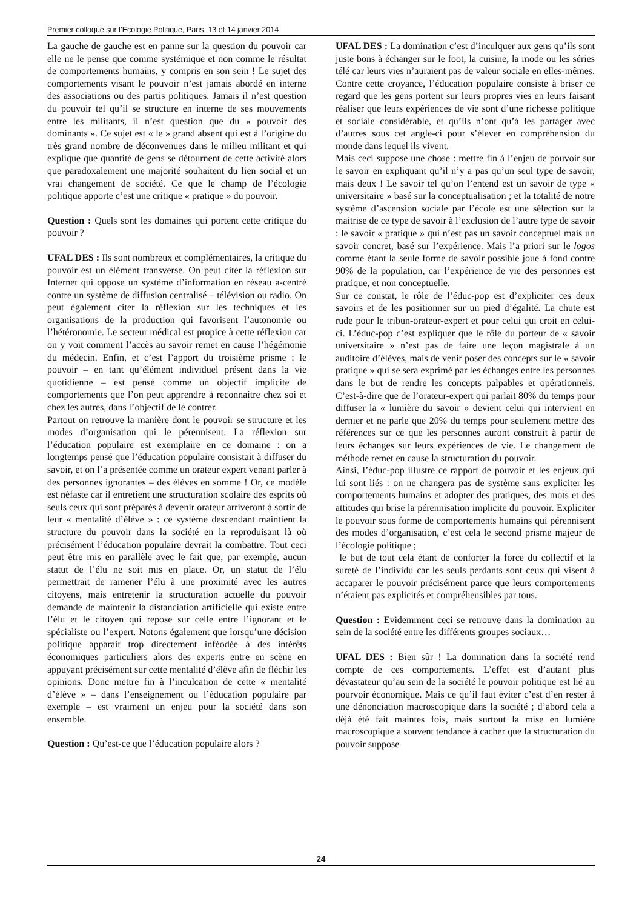Premier colloque sur l’Ecologie Politique, Paris, 13 et 14 janvier 2014
La gauche de gauche est en panne sur la question du pouvoir car elle ne le pense que comme systémique et non comme le résultat de comportements humains, y compris en son sein ! Le sujet des comportements visant le pouvoir n’est jamais abordé en interne des associations ou des partis politiques. Jamais il n’est question du pouvoir tel qu’il se structure en interne de ses mouvements entre les militants, il n’est question que du « pouvoir des dominants ». Ce sujet est « le » grand absent qui est à l’origine du très grand nombre de déconvenues dans le milieu militant et qui explique que quantité de gens se détournent de cette activité alors que paradoxalement une majorité souhaitent du lien social et un vrai changement de société. Ce que le champ de l’écologie politique apporte c’est une critique « pratique » du pouvoir.
Question : Quels sont les domaines qui portent cette critique du pouvoir ?
UFAL DES : Ils sont nombreux et complémentaires, la critique du pouvoir est un élément transverse. On peut citer la réflexion sur Internet qui oppose un système d’information en réseau a-centré contre un système de diffusion centralisé – télévision ou radio. On peut également citer la réflexion sur les techniques et les organisations de la production qui favorisent l’autonomie ou l’hétéronomie. Le secteur médical est propice à cette réflexion car on y voit comment l’accès au savoir remet en cause l’hégémonie du médecin. Enfin, et c’est l’apport du troisième prisme : le pouvoir – en tant qu’élément individuel présent dans la vie quotidienne – est pensé comme un objectif implicite de comportements que l’on peut apprendre à reconnaitre chez soi et chez les autres, dans l’objectif de le contrer.
Partout on retrouve la manière dont le pouvoir se structure et les modes d’organisation qui le pérennisent. La réflexion sur l’éducation populaire est exemplaire en ce domaine : on a longtemps pensé que l’éducation populaire consistait à diffuser du savoir, et on l’a présentée comme un orateur expert venant parler à des personnes ignorantes – des élèves en somme ! Or, ce modèle est néfaste car il entretient une structuration scolaire des esprits où seuls ceux qui sont préparés à devenir orateur arriveront à sortir de leur « mentalité d’élève » : ce système descendant maintient la structure du pouvoir dans la société en la reproduisant là où précisément l’éducation populaire devrait la combattre. Tout ceci peut être mis en parallèle avec le fait que, par exemple, aucun statut de l’élu ne soit mis en place. Or, un statut de l’élu permettrait de ramener l’élu à une proximité avec les autres citoyens, mais entretenir la structuration actuelle du pouvoir demande de maintenir la distanciation artificielle qui existe entre l’élu et le citoyen qui repose sur celle entre l’ignorant et le spécialiste ou l’expert. Notons également que lorsqu’une décision politique apparait trop directement inféodée à des intérêts économiques particuliers alors des experts entre en scène en appuyant précisément sur cette mentalité d’élève afin de fléchir les opinions. Donc mettre fin à l’inculcation de cette « mentalité d’élève » – dans l’enseignement ou l’éducation populaire par exemple – est vraiment un enjeu pour la société dans son ensemble.
Question : Qu’est-ce que l’éducation populaire alors ?
UFAL DES : La domination c’est d’inculquer aux gens qu’ils sont juste bons à échanger sur le foot, la cuisine, la mode ou les séries télé car leurs vies n’auraient pas de valeur sociale en elles-mêmes. Contre cette croyance, l’éducation populaire consiste à briser ce regard que les gens portent sur leurs propres vies en leurs faisant réaliser que leurs expériences de vie sont d’une richesse politique et sociale considérable, et qu’ils n’ont qu’à les partager avec d’autres sous cet angle-ci pour s’élever en compréhension du monde dans lequel ils vivent.
Mais ceci suppose une chose : mettre fin à l’enjeu de pouvoir sur le savoir en expliquant qu’il n’y a pas qu’un seul type de savoir, mais deux ! Le savoir tel qu’on l’entend est un savoir de type « universitaire » basé sur la conceptualisation ; et la totalité de notre système d’ascension sociale par l’école est une sélection sur la maitrise de ce type de savoir à l’exclusion de l’autre type de savoir : le savoir « pratique » qui n’est pas un savoir conceptuel mais un savoir concret, basé sur l’expérience. Mais l’a priori sur le logos comme étant la seule forme de savoir possible joue à fond contre 90% de la population, car l’expérience de vie des personnes est pratique, et non conceptuelle.
Sur ce constat, le rôle de l’éduc-pop est d’expliciter ces deux savoirs et de les positionner sur un pied d’égalité. La chute est rude pour le tribun-orateur-expert et pour celui qui croit en celui-ci. L’éduc-pop c’est expliquer que le rôle du porteur de « savoir universitaire » n’est pas de faire une leçon magistrale à un auditoire d’élèves, mais de venir poser des concepts sur le « savoir pratique » qui se sera exprimé par les échanges entre les personnes dans le but de rendre les concepts palpables et opérationnels. C’est-à-dire que de l’orateur-expert qui parlait 80% du temps pour diffuser la « lumière du savoir » devient celui qui intervient en dernier et ne parle que 20% du temps pour seulement mettre des références sur ce que les personnes auront construit à partir de leurs échanges sur leurs expériences de vie. Le changement de méthode remet en cause la structuration du pouvoir.
Ainsi, l’éduc-pop illustre ce rapport de pouvoir et les enjeux qui lui sont liés : on ne changera pas de système sans expliciter les comportements humains et adopter des pratiques, des mots et des attitudes qui brise la pérennisation implicite du pouvoir. Expliciter le pouvoir sous forme de comportements humains qui pérennisent des modes d’organisation, c’est cela le second prisme majeur de l’écologie politique ;
le but de tout cela étant de conforter la force du collectif et la sureté de l’individu car les seuls perdants sont ceux qui visent à accaparer le pouvoir précisément parce que leurs comportements n’étaient pas explicités et compréhensibles par tous.
Question : Evidemment ceci se retrouve dans la domination au sein de la société entre les différents groupes sociaux…
UFAL DES : Bien sûr ! La domination dans la société rend compte de ces comportements. L’effet est d’autant plus dévastateur qu’au sein de la société le pouvoir politique est lié au pourvoir économique. Mais ce qu’il faut éviter c’est d’en rester à une dénonciation macroscopique dans la société ; d’abord cela a déjà été fait maintes fois, mais surtout la mise en lumière macroscopique a souvent tendance à cacher que la structuration du pouvoir suppose
24